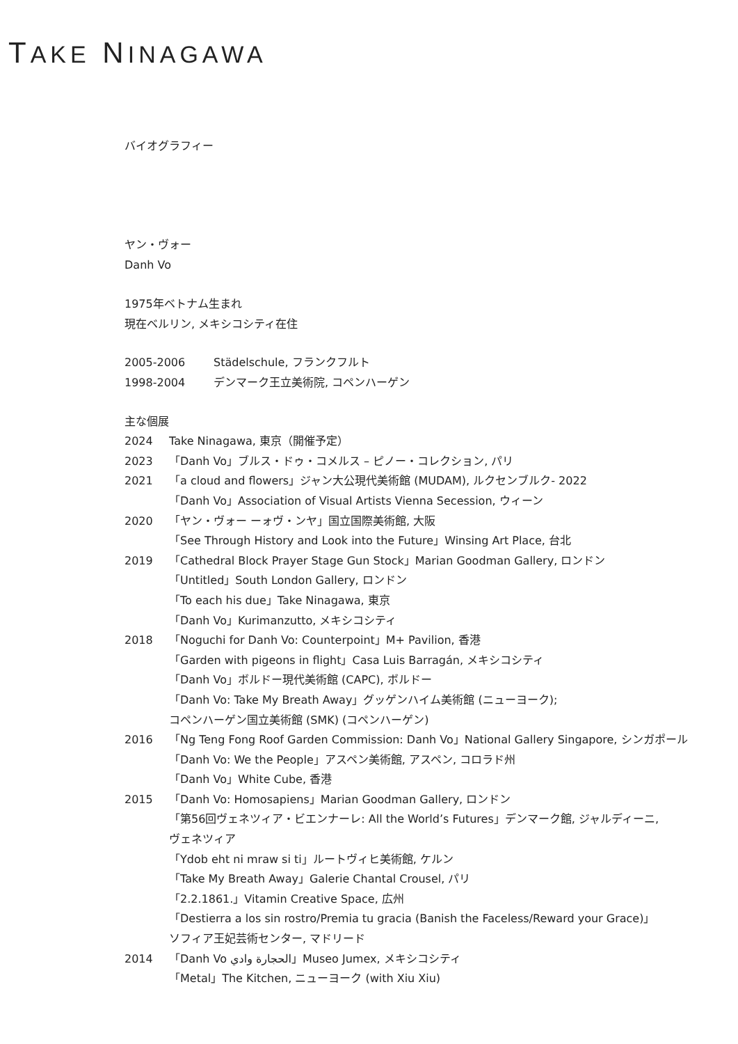TAKE NINAGAWA
バイオグラフィー
ヤン・ヴォー
Danh Vo
1975年ベトナム生まれ
現在ベルリン, メキシコシティ在住
2005-2006 Städelschule, フランクフルト
1998-2004 デンマーク王立美術院, コペンハーゲン
主な個展
2024 Take Ninagawa, 東京（開催予定）
2023 「Danh Vo」ブルス・ドゥ・コメルス – ピノー・コレクション, パリ
2021 「a cloud and flowers」ジャン大公現代美術館 (MUDAM), ルクセンブルク- 2022
「Danh Vo」Association of Visual Artists Vienna Secession, ウィーン
2020 「ヤン・ヴォー ーォヴ・ンヤ」国立国際美術館, 大阪
「See Through History and Look into the Future」Winsing Art Place, 台北
2019 「Cathedral Block Prayer Stage Gun Stock」Marian Goodman Gallery, ロンドン
「Untitled」South London Gallery, ロンドン
「To each his due」Take Ninagawa, 東京
「Danh Vo」Kurimanzutto, メキシコシティ
2018 「Noguchi for Danh Vo: Counterpoint」M+ Pavilion, 香港
「Garden with pigeons in flight」Casa Luis Barragán, メキシコシティ
「Danh Vo」ボルドー現代美術館 (CAPC), ボルドー
「Danh Vo: Take My Breath Away」グッゲンハイム美術館 (ニューヨーク);
コペンハーゲン国立美術館 (SMK) (コペンハーゲン)
2016 「Ng Teng Fong Roof Garden Commission: Danh Vo」National Gallery Singapore, シンガポール
「Danh Vo: We the People」アスペン美術館, アスペン, コロラド州
「Danh Vo」White Cube, 香港
2015 「Danh Vo: Homosapiens」Marian Goodman Gallery, ロンドン
「第56回ヴェネツィア・ビエンナーレ: All the World’s Futures」デンマーク館, ジャルディーニ,
ヴェネツィア
「Ydob eht ni mraw si ti」ルートヴィヒ美術館, ケルン
「Take My Breath Away」Galerie Chantal Crousel, パリ
「2.2.1861.」Vitamin Creative Space, 広州
「Destierra a los sin rostro/Premia tu gracia (Banish the Faceless/Reward your Grace)」
ソフィア王妃芸術センター, マドリード
2014 「Danh Vo الحجارة وادي」Museo Jumex, メキシコシティ
「Metal」The Kitchen, ニューヨーク (with Xiu Xiu)